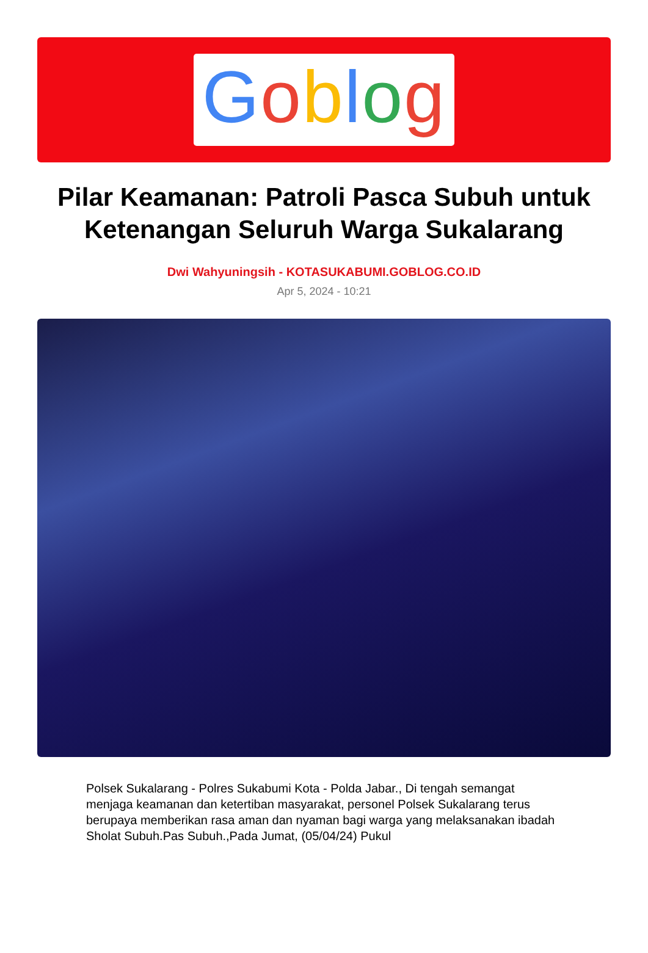Goblog
Pilar Keamanan: Patroli Pasca Subuh untuk Ketenangan Seluruh Warga Sukalarang
Dwi Wahyuningsih - KOTASUKABUMI.GOBLOG.CO.ID
Apr 5, 2024 - 10:21
Polsek Sukalarang - Polres Sukabumi Kota - Polda Jabar., Di tengah semangat menjaga keamanan dan ketertiban masyarakat, personel Polsek Sukalarang terus berupaya memberikan rasa aman dan nyaman bagi warga yang melaksanakan ibadah Sholat Subuh.Pas Subuh.,Pada Jumat, (05/04/24) Pukul